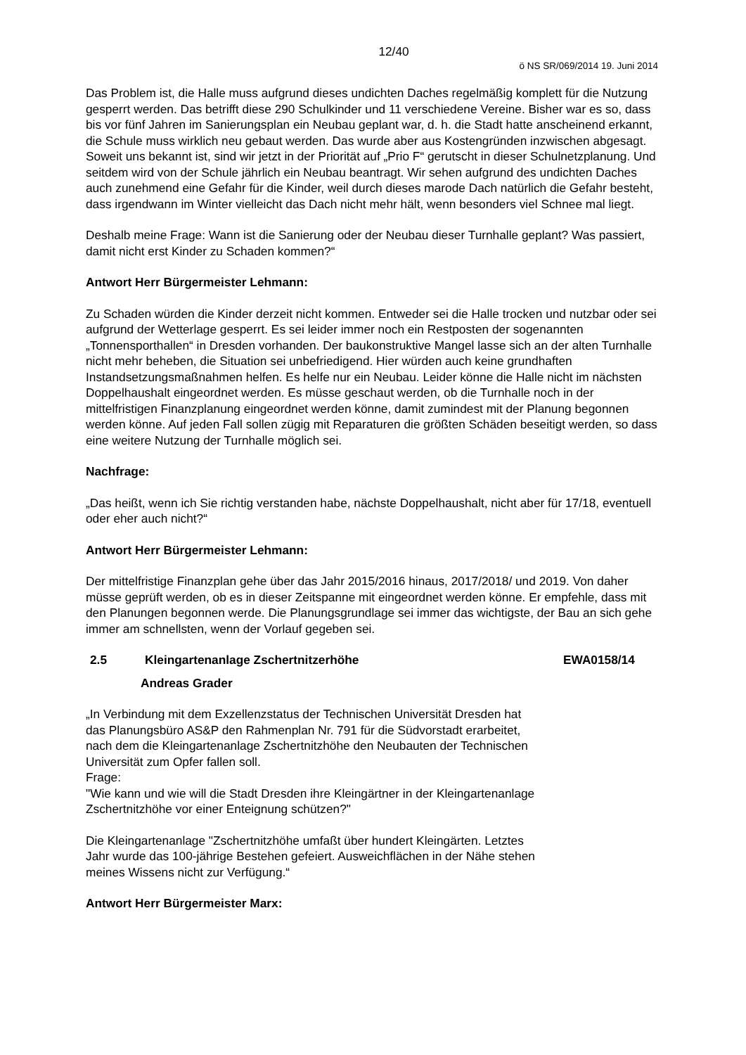12/40
ö NS SR/069/2014 19. Juni 2014
Das Problem ist, die Halle muss aufgrund dieses undichten Daches regelmäßig komplett für die Nutzung gesperrt werden. Das betrifft diese 290 Schulkinder und 11 verschiedene Vereine. Bisher war es so, dass bis vor fünf Jahren im Sanierungsplan ein Neubau geplant war, d. h. die Stadt hatte anscheinend erkannt, die Schule muss wirklich neu gebaut werden. Das wurde aber aus Kostengründen inzwischen abgesagt. Soweit uns bekannt ist, sind wir jetzt in der Priorität auf „Prio F“ gerutscht in dieser Schulnetzplanung. Und seitdem wird von der Schule jährlich ein Neubau beantragt. Wir sehen aufgrund des undichten Daches auch zunehmend eine Gefahr für die Kinder, weil durch dieses marode Dach natürlich die Gefahr besteht, dass irgendwann im Winter vielleicht das Dach nicht mehr hält, wenn besonders viel Schnee mal liegt.
Deshalb meine Frage: Wann ist die Sanierung oder der Neubau dieser Turnhalle geplant? Was passiert, damit nicht erst Kinder zu Schaden kommen?“
Antwort Herr Bürgermeister Lehmann:
Zu Schaden würden die Kinder derzeit nicht kommen. Entweder sei die Halle trocken und nutzbar oder sei aufgrund der Wetterlage gesperrt. Es sei leider immer noch ein Restposten der sogenannten „Tonnensporthallen“ in Dresden vorhanden. Der baukonstruktive Mangel lasse sich an der alten Turnhalle nicht mehr beheben, die Situation sei unbefriedigend. Hier würden auch keine grundhaften Instandsetzungsmaßnahmen helfen. Es helfe nur ein Neubau. Leider könne die Halle nicht im nächsten Doppelhaushalt eingeordnet werden. Es müsse geschaut werden, ob die Turnhalle noch in der mittelfristigen Finanzplanung eingeordnet werden könne, damit zumindest mit der Planung begonnen werden könne. Auf jeden Fall sollen zügig mit Reparaturen die größten Schäden beseitigt werden, so dass eine weitere Nutzung der Turnhalle möglich sei.
Nachfrage:
„Das heißt, wenn ich Sie richtig verstanden habe, nächste Doppelhaushalt, nicht aber für 17/18, eventuell oder eher auch nicht?“
Antwort Herr Bürgermeister Lehmann:
Der mittelfristige Finanzplan gehe über das Jahr 2015/2016 hinaus, 2017/2018/ und 2019. Von daher müsse geprüft werden, ob es in dieser Zeitspanne mit eingeordnet werden könne. Er empfehle, dass mit den Planungen begonnen werde. Die Planungsgrundlage sei immer das wichtigste, der Bau an sich gehe immer am schnellsten, wenn der Vorlauf gegeben sei.
2.5 Kleingartenanlage Zschertnitzerhöhe EWA0158/14
Andreas Grader
„In Verbindung mit dem Exzellenzstatus der Technischen Universität Dresden hat das Planungsbüro AS&P den Rahmenplan Nr. 791 für die Südvorstadt erarbeitet, nach dem die Kleingartenanlage Zschertnitzhöhe den Neubauten der Technischen Universität zum Opfer fallen soll.
Frage:
"Wie kann und wie will die Stadt Dresden ihre Kleingärtner in der Kleingartenanlage Zschertnitzhöhe vor einer Enteignung schützen?"
Die Kleingartenanlage "Zschertnitzhöhe umfaßt über hundert Kleingärten. Letztes Jahr wurde das 100-jährige Bestehen gefeiert. Ausweichflächen in der Nähe stehen meines Wissens nicht zur Verfügung.“
Antwort Herr Bürgermeister Marx: